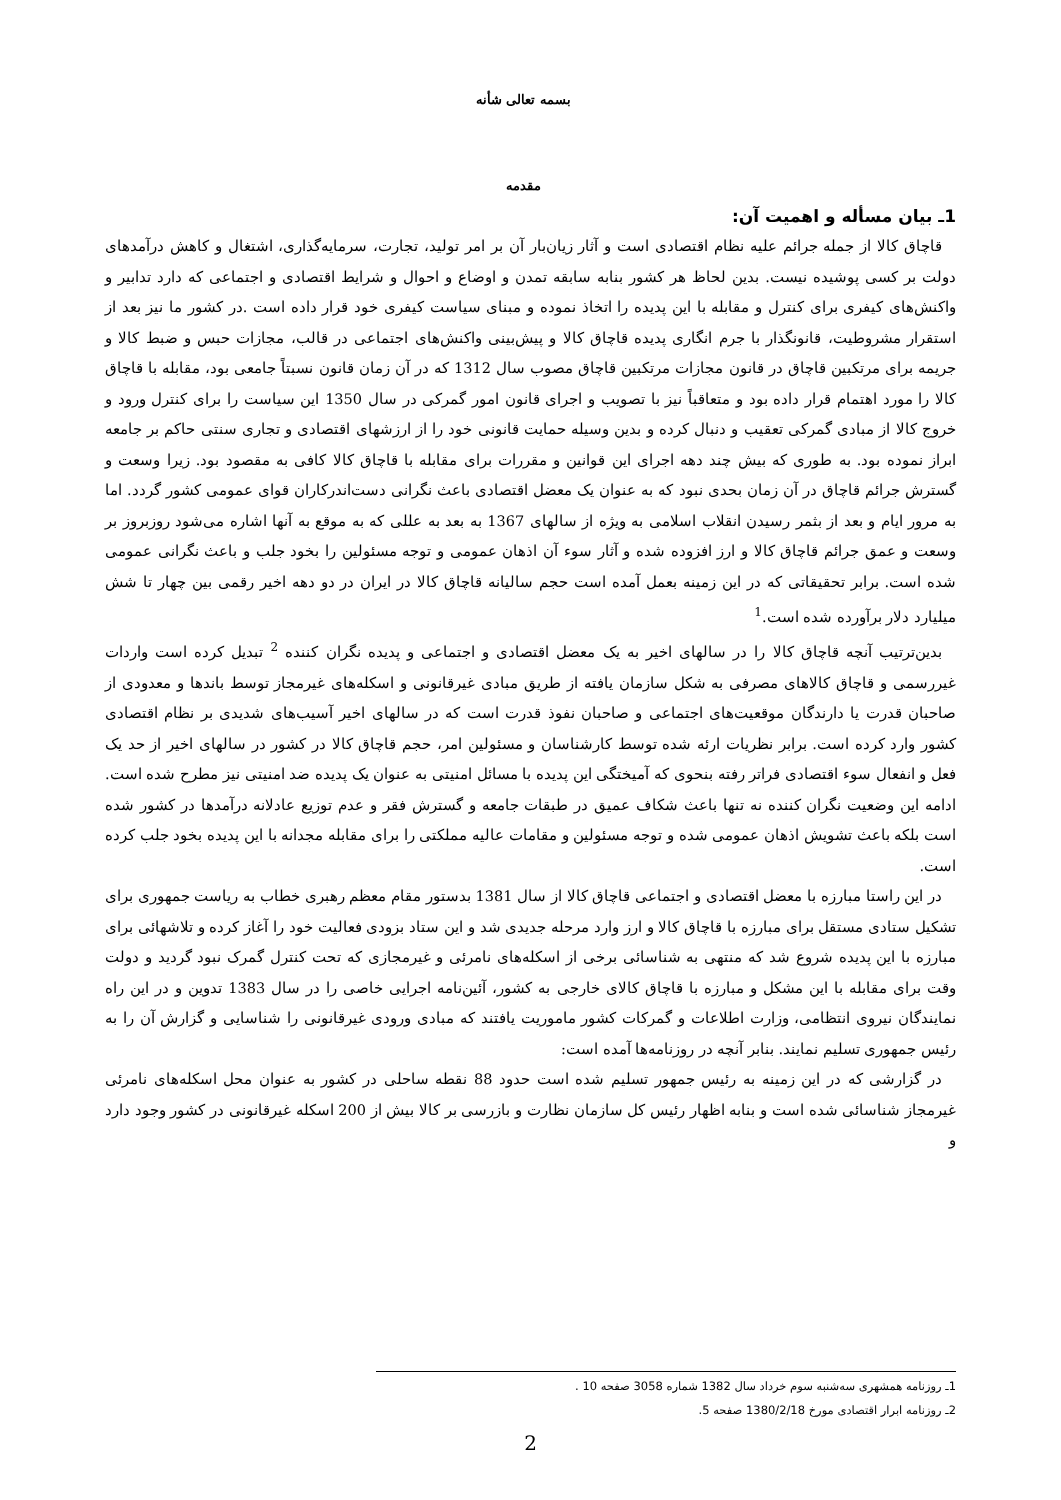بسمه تعالی شأنه
مقدمه
1ـ بیان مسأله و اهمیت آن:
قاچاق کالا از جمله جرائم علیه نظام اقتصادی است و آثار زیان‌بار آن بر امر تولید، تجارت، سرمایه‌گذاری، اشتغال و کاهش درآمدهای دولت بر کسی پوشیده نیست. بدین لحاظ هر کشور بنابه سابقه تمدن و اوضاع و احوال و شرایط اقتصادی و اجتماعی که دارد تدابیر و واکنش‌های کیفری برای کنترل و مقابله با این پدیده را اتخاذ نموده و مبنای سیاست کیفری خود قرار داده است .در کشور ما نیز بعد از استقرار مشروطیت، قانونگذار با جرم انگاری پدیده قاچاق کالا و پیش‌بینی واکنش‌های اجتماعی در قالب، مجازات حبس و ضبط کالا و جریمه برای مرتکبین قاچاق در قانون مجازات مرتکبین قاچاق مصوب سال 1312 که در آن زمان قانون نسبتاً جامعی بود، مقابله با قاچاق کالا را مورد اهتمام قرار داده بود و متعاقباً نیز با تصویب و اجرای قانون امور گمرکی در سال 1350 این سیاست را برای کنترل ورود و خروج کالا از مبادی گمرکی تعقیب و دنبال کرده و بدین وسیله حمایت قانونی خود را از ارزشهای اقتصادی و تجاری سنتی حاکم بر جامعه ابراز نموده بود. به طوری که بیش چند دهه اجرای این قوانین و مقررات برای مقابله با قاچاق کالا کافی به مقصود بود. زیرا وسعت و گسترش جرائم قاچاق در آن زمان بحدی نبود که به عنوان یک معضل اقتصادی باعث نگرانی دست‌اندرکاران قوای عمومی کشور گردد. اما به مرور ایام و بعد از بثمر رسیدن انقلاب اسلامی به ویژه از سالهای 1367 به بعد به عللی که به موقع به آنها اشاره می‌شود روزبروز بر وسعت و عمق جرائم قاچاق کالا و ارز افزوده شده و آثار سوء آن اذهان عمومی و توجه مسئولین را بخود جلب و باعث نگرانی عمومی شده است. برابر تحقیقاتی که در این زمینه بعمل آمده است حجم سالیانه قاچاق کالا در ایران در دو دهه اخیر رقمی بین چهار تا شش میلیارد دلار برآورده شده است.<sup>1</sup>
بدین‌ترتیب آنچه قاچاق کالا را در سالهای اخیر به یک معضل اقتصادی و اجتماعی و پدیده نگران کننده <sup>2</sup> تبدیل کرده است واردات غیررسمی و قاچاق کالاهای مصرفی به شکل سازمان یافته از طریق مبادی غیرقانونی و اسکله‌های غیرمجاز توسط باندها و معدودی از صاحبان قدرت یا دارندگان موقعیت‌های اجتماعی و صاحبان نفوذ قدرت است که در سالهای اخیر آسیب‌های شدیدی بر نظام اقتصادی کشور وارد کرده است. برابر نظریات ارئه شده توسط کارشناسان و مسئولین امر، حجم قاچاق کالا در کشور در سالهای اخیر از حد یک فعل و انفعال سوء اقتصادی فراتر رفته بنحوی که آمیختگی این پدیده با مسائل امنیتی به عنوان یک پدیده ضد امنیتی نیز مطرح شده است. ادامه این وضعیت نگران کننده نه تنها باعث شکاف عمیق در طبقات جامعه و گسترش فقر و عدم توزیع عادلانه درآمدها در کشور شده است بلکه باعث تشویش اذهان عمومی شده و توجه مسئولین و مقامات عالیه مملکتی را برای مقابله مجدانه با این پدیده بخود جلب کرده است.
در این راستا مبارزه با معضل اقتصادی و اجتماعی قاچاق کالا از سال 1381 بدستور مقام معظم رهبری خطاب به ریاست جمهوری برای تشکیل ستادی مستقل برای مبارزه با قاچاق کالا و ارز وارد مرحله جدیدی شد و این ستاد بزودی فعالیت خود را آغاز کرده و تلاشهائی برای مبارزه با این پدیده شروع شد که منتهی به شناسائی برخی از اسکله‌های نامرئی و غیرمجازی که تحت کنترل گمرک نبود گردید و دولت وقت برای مقابله با این مشکل و مبارزه با قاچاق کالای خارجی به کشور، آئین‌نامه اجرایی خاصی را در سال 1383 تدوین و در این راه نمایندگان نیروی انتظامی، وزارت اطلاعات و گمرکات کشور ماموریت یافتند که مبادی ورودی غیرقانونی را شناسایی و گزارش آن را به رئیس جمهوری تسلیم نمایند. بنابر آنچه در روزنامه‌ها آمده است:
در گزارشی که در این زمینه به رئیس جمهور تسلیم شده است حدود 88 نقطه ساحلی در کشور به عنوان محل اسکله‌های نامرئی غیرمجاز شناسائی شده است و بنابه اظهار رئیس کل سازمان نظارت و بازرسی بر کالا بیش از 200 اسکله غیرقانونی در کشور وجود دارد و
1ـ روزنامه همشهری سه‌شنبه سوم خرداد سال 1382 شماره 3058 صفحه 10 .
2ـ روزنامه ابرار اقتصادی مورخ 1380/2/18 صفحه 5.
2